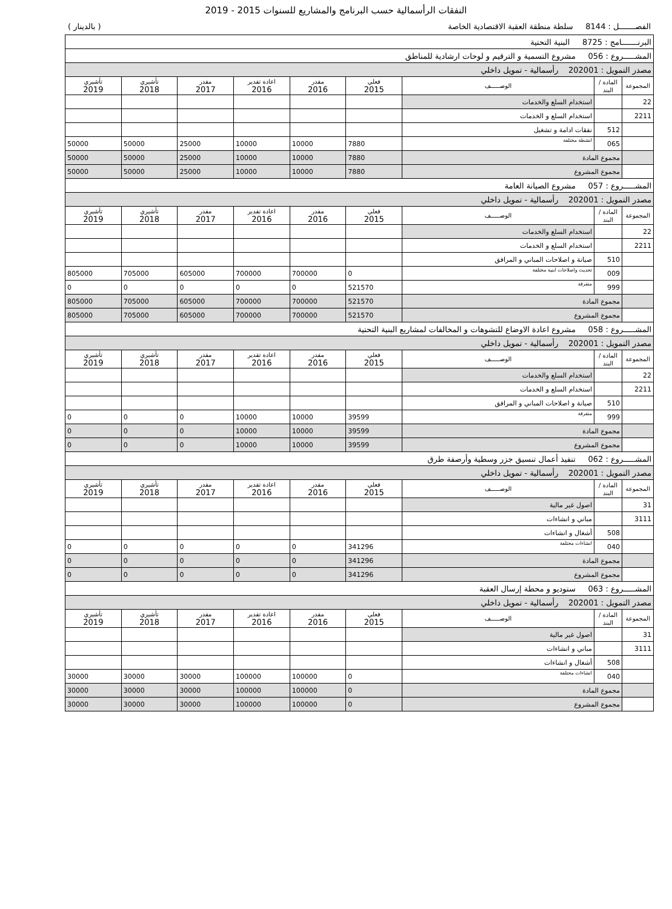النفقات الرأسمالية حسب البرنامج والمشاريع للسنوات 2015 - 2019
الفصـــــــل : 8144 سلطة منطقة العقبة الاقتصادية الخاصة ( بالدينار )
| البرنـــــــامج : 8725 البنية التحتية | | | | | | | | |
| المشـــــروع : 056 مشروع التسمية و الترقيم و لوحات ارشادية للمناطق | | | | | | | | |
| مصدر التمويل : 202001 رأسمالية - تمويل داخلي | | | | | | | | |
| المجموعة | المادة / البند | الوصـــــف | فعلي 2015 | مقدر 2016 | اعادة تقدير 2016 | مقدر 2017 | تأشيري 2018 | تأشيري 2019 |
| 22 | | استخدام السلع والخدمات | | | | | | |
| 2211 | | استخدام السلع و الخدمات | | | | | | |
| | 512 | نفقات ادامة و تشغيل | | | | | | |
| | 065 | انشطة مختلفة | 7880 | 10000 | 10000 | 25000 | 50000 | 50000 |
| | مجموع المادة | | 7880 | 10000 | 10000 | 25000 | 50000 | 50000 |
| | مجموع المشروع | | 7880 | 10000 | 10000 | 25000 | 50000 | 50000 |
| المشـــــروع : 057 مشروع الصيانة العامة | | | | | | | | |
| مصدر التمويل : 202001 رأسمالية - تمويل داخلي | | | | | | | | |
| المجموعة | المادة / البند | الوصـــــف | فعلي 2015 | مقدر 2016 | اعادة تقدير 2016 | مقدر 2017 | تأشيري 2018 | تأشيري 2019 |
| 22 | | استخدام السلع والخدمات | | | | | | |
| 2211 | | استخدام السلع و الخدمات | | | | | | |
| | 510 | صيانة و اصلاحات المباني و المرافق | | | | | | |
| | 009 | تحديث واصلاحات ابنية مختلفة | 0 | 700000 | 700000 | 605000 | 705000 | 805000 |
| | 999 | متفرقة | 521570 | 0 | 0 | 0 | 0 | 0 |
| | مجموع المادة | | 521570 | 700000 | 700000 | 605000 | 705000 | 805000 |
| | مجموع المشروع | | 521570 | 700000 | 700000 | 605000 | 705000 | 805000 |
| المشـــــروع : 058 مشروع اعادة الاوضاع للتشوهات و المخالفات لمشاريع البنية التحتية | | | | | | | | |
| مصدر التمويل : 202001 رأسمالية - تمويل داخلي | | | | | | | | |
| المجموعة | المادة / البند | الوصـــــف | فعلي 2015 | مقدر 2016 | اعادة تقدير 2016 | مقدر 2017 | تأشيري 2018 | تأشيري 2019 |
| 22 | | استخدام السلع والخدمات | | | | | | |
| 2211 | | استخدام السلع و الخدمات | | | | | | |
| | 510 | صيانة و اصلاحات المباني و المرافق | | | | | | |
| | 999 | متفرقة | 39599 | 10000 | 10000 | 0 | 0 | 0 |
| | مجموع المادة | | 39599 | 10000 | 10000 | 0 | 0 | 0 |
| | مجموع المشروع | | 39599 | 10000 | 10000 | 0 | 0 | 0 |
| المشـــــروع : 062 تنفيذ أعمال تنسيق جزر وسطية وأرصفة طرق | | | | | | | | |
| مصدر التمويل : 202001 رأسمالية - تمويل داخلي | | | | | | | | |
| المجموعة | المادة / البند | الوصـــــف | فعلي 2015 | مقدر 2016 | اعادة تقدير 2016 | مقدر 2017 | تأشيري 2018 | تأشيري 2019 |
| 31 | | اصول غير مالية | | | | | | |
| 3111 | | مباني و انشاءات | | | | | | |
| | 508 | أشغال و انشاءات | | | | | | |
| | 040 | انشاءات مختلفة | 341296 | 0 | 0 | 0 | 0 | 0 |
| | مجموع المادة | | 341296 | 0 | 0 | 0 | 0 | 0 |
| | مجموع المشروع | | 341296 | 0 | 0 | 0 | 0 | 0 |
| المشـــــروع : 063 ستوديو و محطة إرسال العقبة | | | | | | | | |
| مصدر التمويل : 202001 رأسمالية - تمويل داخلي | | | | | | | | |
| المجموعة | المادة / البند | الوصـــــف | فعلي 2015 | مقدر 2016 | اعادة تقدير 2016 | مقدر 2017 | تأشيري 2018 | تأشيري 2019 |
| 31 | | اصول غير مالية | | | | | | |
| 3111 | | مباني و انشاءات | | | | | | |
| | 508 | أشغال و انشاءات | | | | | | |
| | 040 | انشاءات مختلفة | 0 | 100000 | 100000 | 30000 | 30000 | 30000 |
| | مجموع المادة | | 0 | 100000 | 100000 | 30000 | 30000 | 30000 |
| | مجموع المشروع | | 0 | 100000 | 100000 | 30000 | 30000 | 30000 |